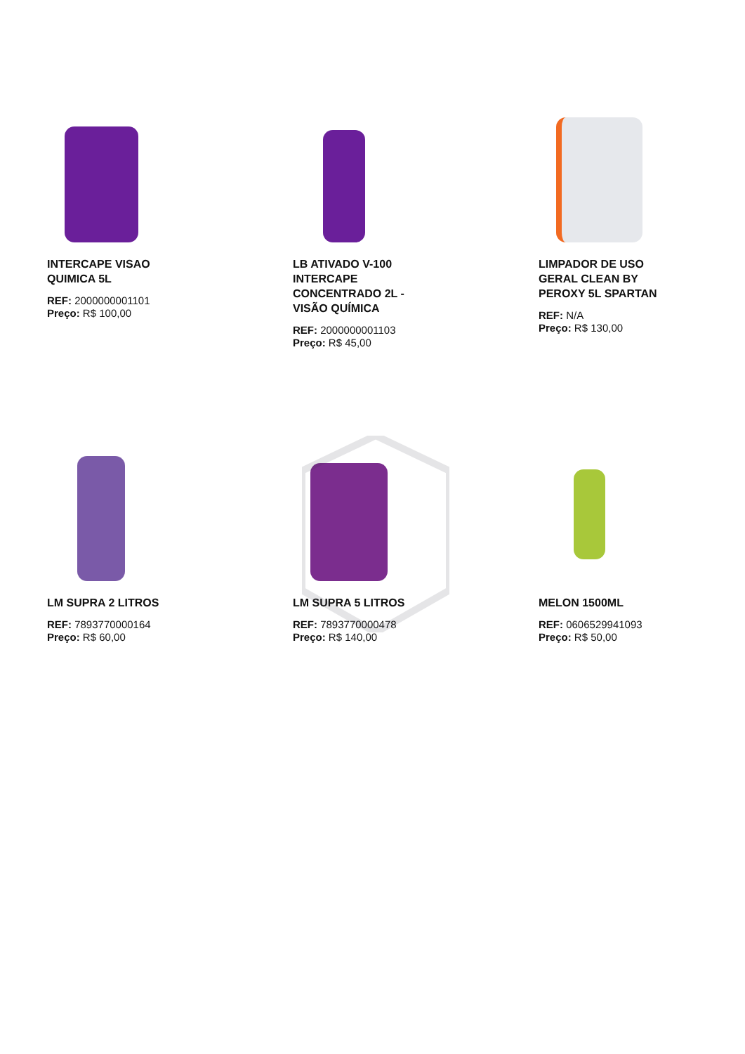INTERCAPE VISAO QUIMICA 5L
REF: 2000000001101
Preço: R$ 100,00
LB ATIVADO V-100 INTERCAPE CONCENTRADO 2L - VISÃO QUÍMICA
REF: 2000000001103
Preço: R$ 45,00
LIMPADOR DE USO GERAL CLEAN BY PEROXY 5L SPARTAN
REF: N/A
Preço: R$ 130,00
LM SUPRA 2 LITROS
REF: 7893770000164
Preço: R$ 60,00
LM SUPRA 5 LITROS
REF: 7893770000478
Preço: R$ 140,00
MELON 1500ML
REF: 0606529941093
Preço: R$ 50,00